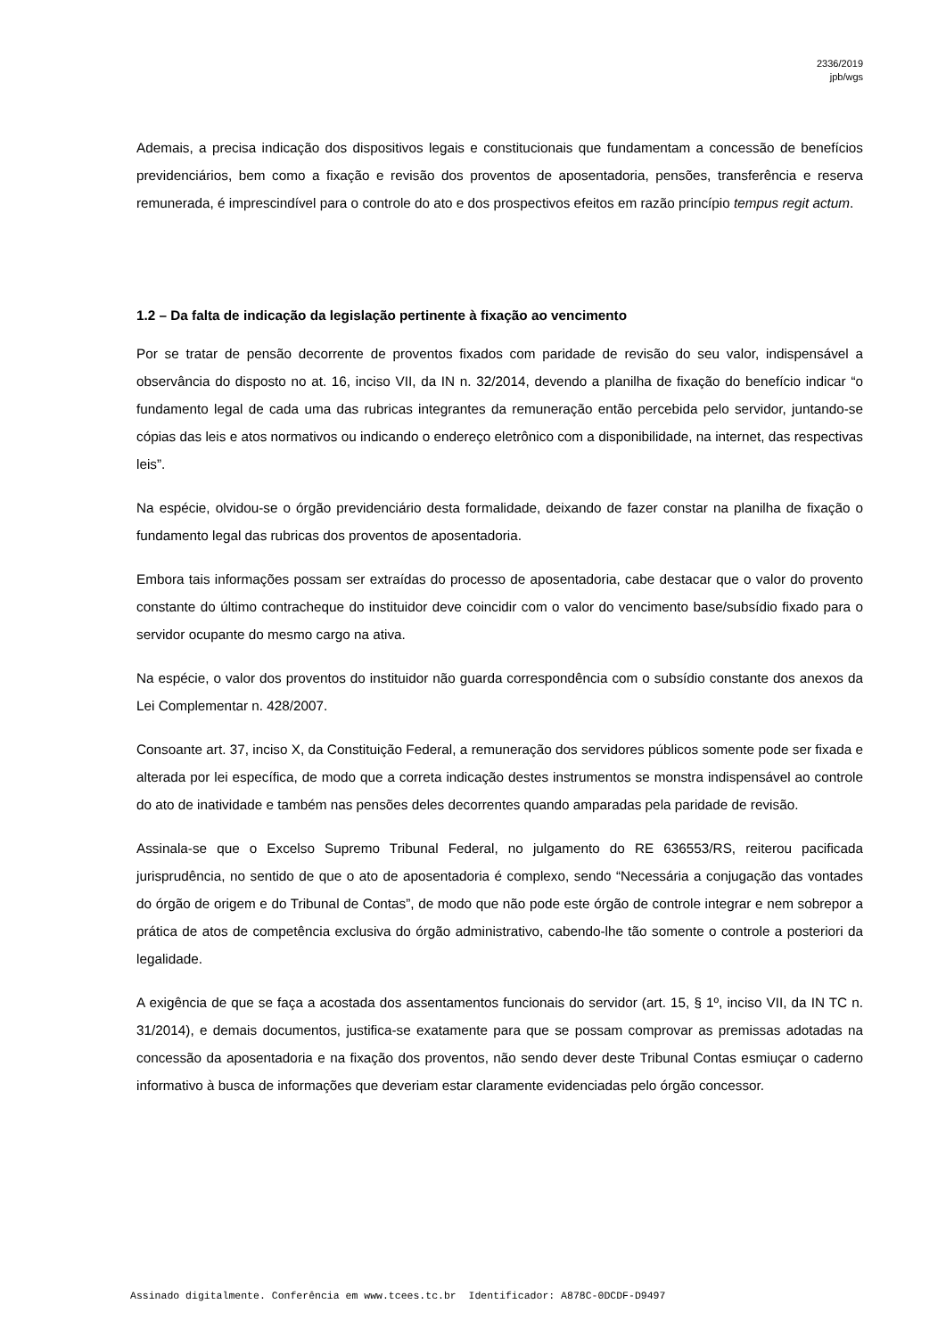2336/2019
jpb/wgs
Ademais, a precisa indicação dos dispositivos legais e constitucionais que fundamentam a concessão de benefícios previdenciários, bem como a fixação e revisão dos proventos de aposentadoria, pensões, transferência e reserva remunerada, é imprescindível para o controle do ato e dos prospectivos efeitos em razão princípio tempus regit actum.
1.2 – Da falta de indicação da legislação pertinente à fixação ao vencimento
Por se tratar de pensão decorrente de proventos fixados com paridade de revisão do seu valor, indispensável a observância do disposto no at. 16, inciso VII, da IN n. 32/2014, devendo a planilha de fixação do benefício indicar “o fundamento legal de cada uma das rubricas integrantes da remuneração então percebida pelo servidor, juntando-se cópias das leis e atos normativos ou indicando o endereço eletrônico com a disponibilidade, na internet, das respectivas leis”.
Na espécie, olvidou-se o órgão previdenciário desta formalidade, deixando de fazer constar na planilha de fixação o fundamento legal das rubricas dos proventos de aposentadoria.
Embora tais informações possam ser extraídas do processo de aposentadoria, cabe destacar que o valor do provento constante do último contracheque do instituidor deve coincidir com o valor do vencimento base/subsídio fixado para o servidor ocupante do mesmo cargo na ativa.
Na espécie, o valor dos proventos do instituidor não guarda correspondência com o subsídio constante dos anexos da Lei Complementar n. 428/2007.
Consoante art. 37, inciso X, da Constituição Federal, a remuneração dos servidores públicos somente pode ser fixada e alterada por lei específica, de modo que a correta indicação destes instrumentos se monstra indispensável ao controle do ato de inatividade e também nas pensões deles decorrentes quando amparadas pela paridade de revisão.
Assinala-se que o Excelso Supremo Tribunal Federal, no julgamento do RE 636553/RS, reiterou pacificada jurisprudência, no sentido de que o ato de aposentadoria é complexo, sendo “Necessária a conjugação das vontades do órgão de origem e do Tribunal de Contas”, de modo que não pode este órgão de controle integrar e nem sobrepor a prática de atos de competência exclusiva do órgão administrativo, cabendo-lhe tão somente o controle a posteriori da legalidade.
A exigência de que se faça a acostada dos assentamentos funcionais do servidor (art. 15, § 1º, inciso VII, da IN TC n. 31/2014), e demais documentos, justifica-se exatamente para que se possam comprovar as premissas adotadas na concessão da aposentadoria e na fixação dos proventos, não sendo dever deste Tribunal Contas esmiuçar o caderno informativo à busca de informações que deveriam estar claramente evidenciadas pelo órgão concessor.
Assinado digitalmente. Conferência em www.tcees.tc.br Identificador: A878C-0DCDF-D9497